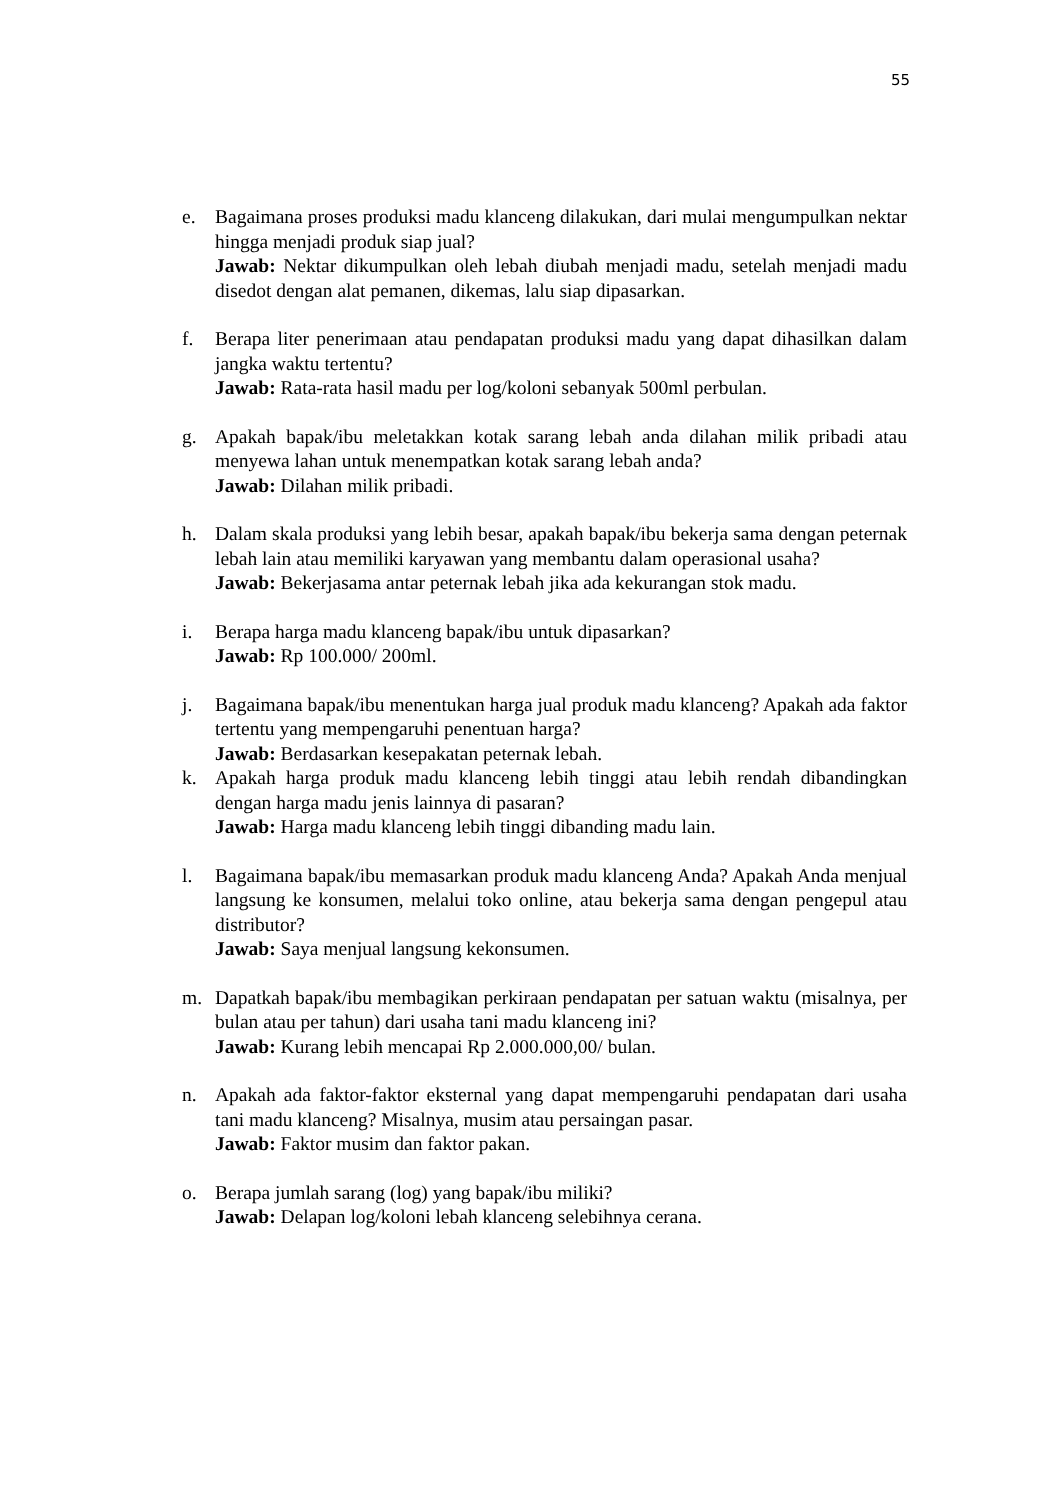55
e. Bagaimana proses produksi madu klanceng dilakukan, dari mulai mengumpulkan nektar hingga menjadi produk siap jual?
Jawab: Nektar dikumpulkan oleh lebah diubah menjadi madu, setelah menjadi madu disedot dengan alat pemanen, dikemas, lalu siap dipasarkan.
f. Berapa liter penerimaan atau pendapatan produksi madu yang dapat dihasilkan dalam jangka waktu tertentu?
Jawab: Rata-rata hasil madu per log/koloni sebanyak 500ml perbulan.
g. Apakah bapak/ibu meletakkan kotak sarang lebah anda dilahan milik pribadi atau menyewa lahan untuk menempatkan kotak sarang lebah anda?
Jawab: Dilahan milik pribadi.
h. Dalam skala produksi yang lebih besar, apakah bapak/ibu bekerja sama dengan peternak lebah lain atau memiliki karyawan yang membantu dalam operasional usaha?
Jawab: Bekerjasama antar peternak lebah jika ada kekurangan stok madu.
i. Berapa harga madu klanceng bapak/ibu untuk dipasarkan?
Jawab: Rp 100.000/ 200ml.
j. Bagaimana bapak/ibu menentukan harga jual produk madu klanceng? Apakah ada faktor tertentu yang mempengaruhi penentuan harga?
Jawab: Berdasarkan kesepakatan peternak lebah.
k. Apakah harga produk madu klanceng lebih tinggi atau lebih rendah dibandingkan dengan harga madu jenis lainnya di pasaran?
Jawab: Harga madu klanceng lebih tinggi dibanding madu lain.
l. Bagaimana bapak/ibu memasarkan produk madu klanceng Anda? Apakah Anda menjual langsung ke konsumen, melalui toko online, atau bekerja sama dengan pengepul atau distributor?
Jawab: Saya menjual langsung kekonsumen.
m. Dapatkah bapak/ibu membagikan perkiraan pendapatan per satuan waktu (misalnya, per bulan atau per tahun) dari usaha tani madu klanceng ini?
Jawab: Kurang lebih mencapai Rp 2.000.000,00/ bulan.
n. Apakah ada faktor-faktor eksternal yang dapat mempengaruhi pendapatan dari usaha tani madu klanceng? Misalnya, musim atau persaingan pasar.
Jawab: Faktor musim dan faktor pakan.
o. Berapa jumlah sarang (log) yang bapak/ibu miliki?
Jawab: Delapan log/koloni lebah klanceng selebihnya cerana.